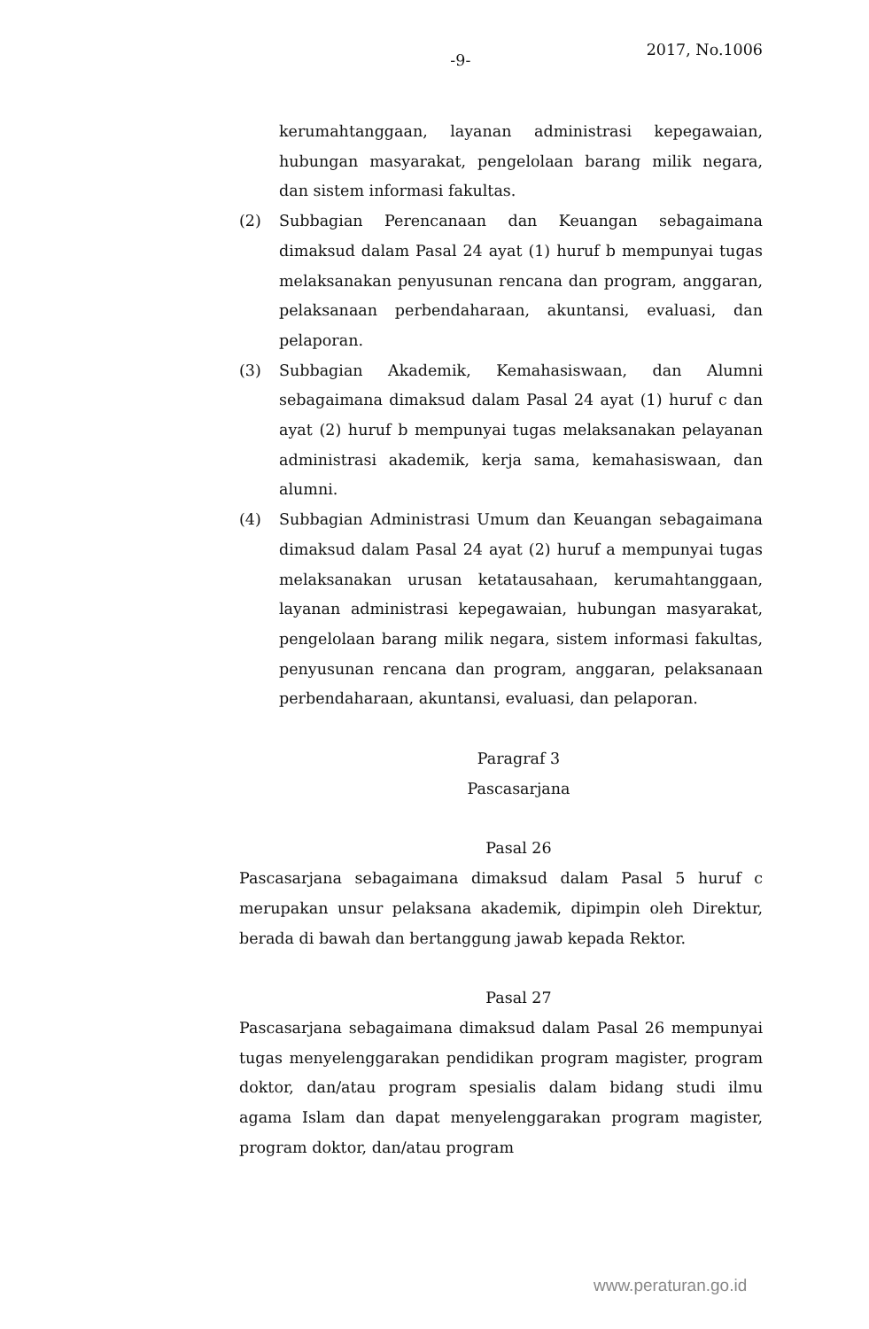-9-
2017, No.1006
kerumahtanggaan, layanan administrasi kepegawaian, hubungan masyarakat, pengelolaan barang milik negara, dan sistem informasi fakultas.
(2) Subbagian Perencanaan dan Keuangan sebagaimana dimaksud dalam Pasal 24 ayat (1) huruf b mempunyai tugas melaksanakan penyusunan rencana dan program, anggaran, pelaksanaan perbendaharaan, akuntansi, evaluasi, dan pelaporan.
(3) Subbagian Akademik, Kemahasiswaan, dan Alumni sebagaimana dimaksud dalam Pasal 24 ayat (1) huruf c dan ayat (2) huruf b mempunyai tugas melaksanakan pelayanan administrasi akademik, kerja sama, kemahasiswaan, dan alumni.
(4) Subbagian Administrasi Umum dan Keuangan sebagaimana dimaksud dalam Pasal 24 ayat (2) huruf a mempunyai tugas melaksanakan urusan ketatausahaan, kerumahtanggaan, layanan administrasi kepegawaian, hubungan masyarakat, pengelolaan barang milik negara, sistem informasi fakultas, penyusunan rencana dan program, anggaran, pelaksanaan perbendaharaan, akuntansi, evaluasi, dan pelaporan.
Paragraf 3
Pascasarjana
Pasal 26
Pascasarjana sebagaimana dimaksud dalam Pasal 5 huruf c merupakan unsur pelaksana akademik, dipimpin oleh Direktur, berada di bawah dan bertanggung jawab kepada Rektor.
Pasal 27
Pascasarjana sebagaimana dimaksud dalam Pasal 26 mempunyai tugas menyelenggarakan pendidikan program magister, program doktor, dan/atau program spesialis dalam bidang studi ilmu agama Islam dan dapat menyelenggarakan program magister, program doktor, dan/atau program
www.peraturan.go.id